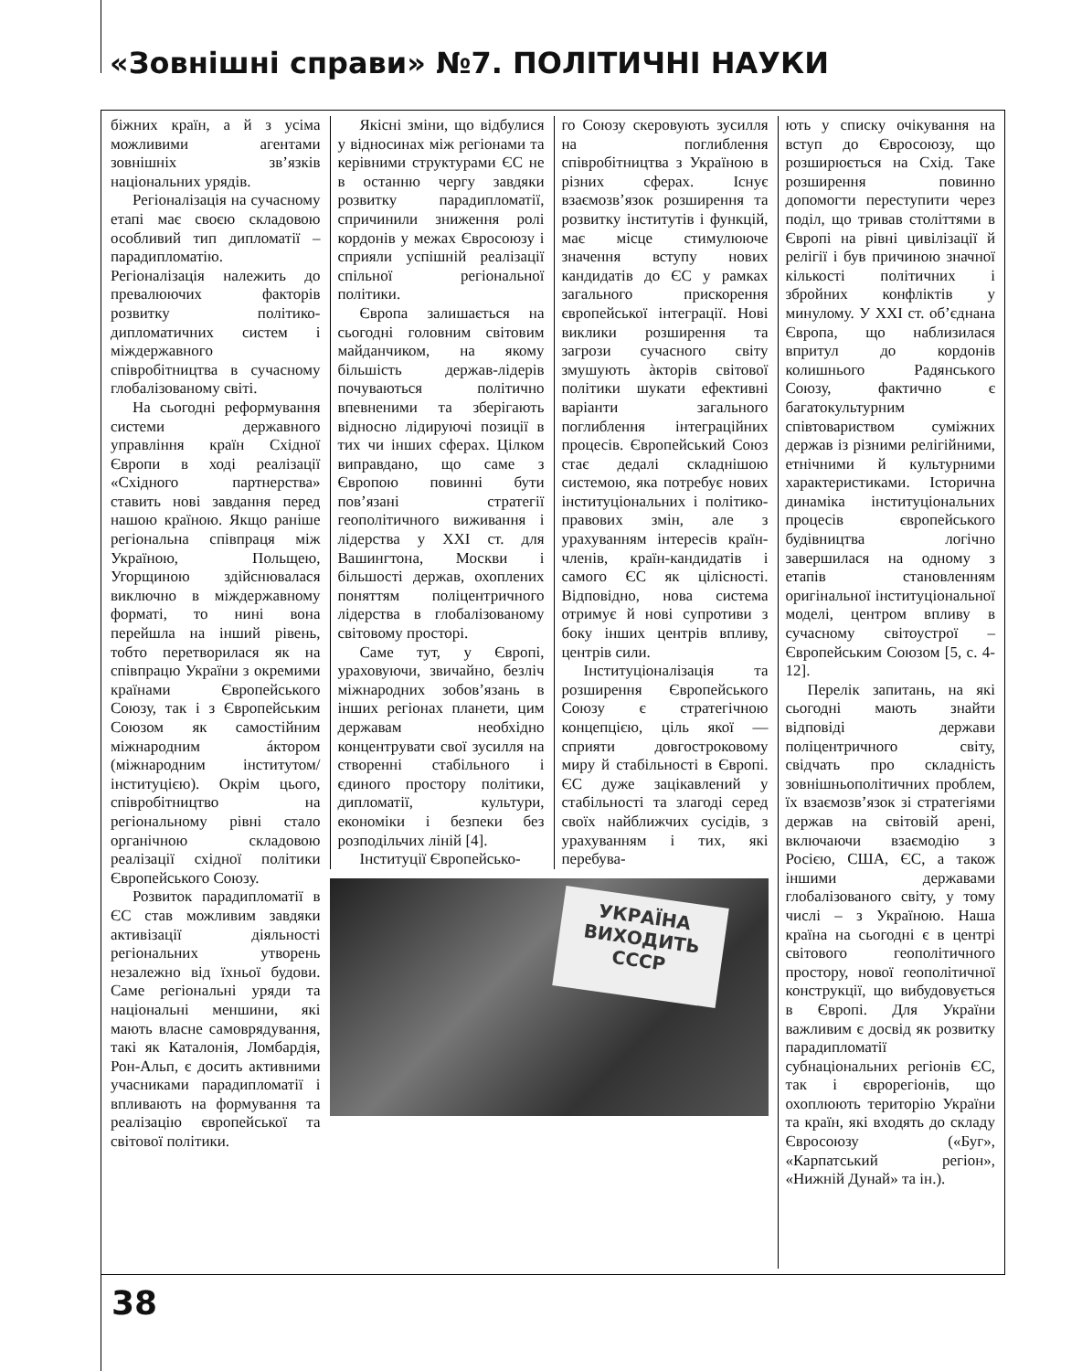«Зовнішні справи» №7. ПОЛІТИЧНІ НАУКИ
біжних країн, а й з усіма можливими агентами зовнішніх зв’язків національних урядів.
Регіоналізація на сучасному етапі має своєю складовою особливий тип дипломатії – парадипломатію. Регіоналізація належить до превалюючих факторів розвитку політико-дипломатичних систем і міждержавного співробітництва в сучасному глобалізованому світі.
На сьогодні реформування системи державного управління країн Східної Європи в ході реалізації «Східного партнерства» ставить нові завдання перед нашою країною. Якщо раніше регіональна співпраця між Україною, Польщею, Угорщиною здійснювалася виключно в міждержавному форматі, то нині вона перейшла на інший рівень, тобто перетворилася як на співпрацю України з окремими країнами Європейського Союзу, так і з Європейським Союзом як самостійним міжнародним áктором (міжнародним інститутом/інституцією). Окрім цього, співробітництво на регіональному рівні стало органічною складовою реалізації східної політики Європейського Союзу.
Розвиток парадипломатії в ЄС став можливим завдяки активізації діяльності регіональних утворень незалежно від їхньої будови. Саме регіональні уряди та національні меншини, які мають власне самоврядування, такі як Каталонія, Ломбардія, Рон-Альп, є досить активними учасниками парадипломатії і впливають на формування та реалізацію європейської та світової політики.
Якісні зміни, що відбулися у відносинах між регіонами та керівними структурами ЄС не в останню чергу завдяки розвитку парадипломатії, спричинили зниження ролі кордонів у межах Євросоюзу і сприяли успішній реалізації спільної регіональної політики.
Європа залишається на сьогодні головним світовим майданчиком, на якому більшість держав-лідерів почуваються політично впевненими та зберігають відносно лідируючі позиції в тих чи інших сферах. Цілком виправдано, що саме з Європою повинні бути пов’язані стратегії геополітичного виживання і лідерства у XXI ст. для Вашингтона, Москви і більшості держав, охоплених поняттям поліцентричного лідерства в глобалізованому світовому просторі.
Саме тут, у Європі, ураховуючи, звичайно, безліч міжнародних зобов’язань в інших регіонах планети, цим державам необхідно концентрувати свої зусилля на створенні стабільного і єдиного простору політики, дипломатії, культури, економіки і безпеки без розподільчих ліній [4].
Інституції Європейсько-
го Союзу скеровують зусилля на поглиблення співробітництва з Україною в різних сферах. Існує взаємозв’язок розширення та розвитку інститутів і функцій, має місце стимулююче значення вступу нових кандидатів до ЄС у рамках загального прискорення європейської інтеграції. Нові виклики розширення та загрози сучасного світу змушують àкторів світової політики шукати ефективні варіанти загального поглиблення інтеграційних процесів. Європейський Союз стає дедалі складнішою системою, яка потребує нових інституціональних і політико-правових змін, але з урахуванням інтересів країн-членів, країн-кандидатів і самого ЄС як цілісності. Відповідно, нова система отримує й нові супротиви з боку інших центрів впливу, центрів сили.
Інституціоналізація та розширення Європейського Союзу є стратегічною концепцією, ціль якої — сприяти довгостроковому миру й стабільності в Європі. ЄС дуже зацікавлений у стабільності та злагоді серед своїх найближчих сусідів, з урахуванням і тих, які перебува-
УКРАЇНА
ВИХОДИТЬ
СССР
ють у списку очікування на вступ до Євросоюзу, що розширюється на Схід. Таке розширення повинно допомогти переступити через поділ, що тривав століттями в Європі на рівні цивілізації й релігії і був причиною значної кількості політичних і збройних конфліктів у минулому. У XXI ст. об’єднана Європа, що наблизилася впритул до кордонів колишнього Радянського Союзу, фактично є багатокультурним співтовариством суміжних держав із різними релігійними, етнічними й культурними характеристиками. Історична динаміка інституціональних процесів європейського будівництва логічно завершилася на одному з етапів становленням оригінальної інституціональної моделі, центром впливу в сучасному світоустрої – Європейським Союзом [5, с. 4-12].
Перелік запитань, на які сьогодні мають знайти відповіді держави поліцентричного світу, свідчать про складність зовнішньополітичних проблем, їх взаємозв’язок зі стратегіями держав на світовій арені, включаючи взаємодію з Росією, США, ЄС, а також іншими державами глобалізованого світу, у тому числі – з Україною. Наша країна на сьогодні є в центрі світового геополітичного простору, нової геополітичної конструкції, що вибудовується в Європі. Для України важливим є досвід як розвитку парадипломатії субнаціональних регіонів ЄС, так і єврорегіонів, що охоплюють територію України та країн, які входять до складу Євросоюзу («Буг», «Карпатський регіон», «Нижній Дунай» та ін.).
38